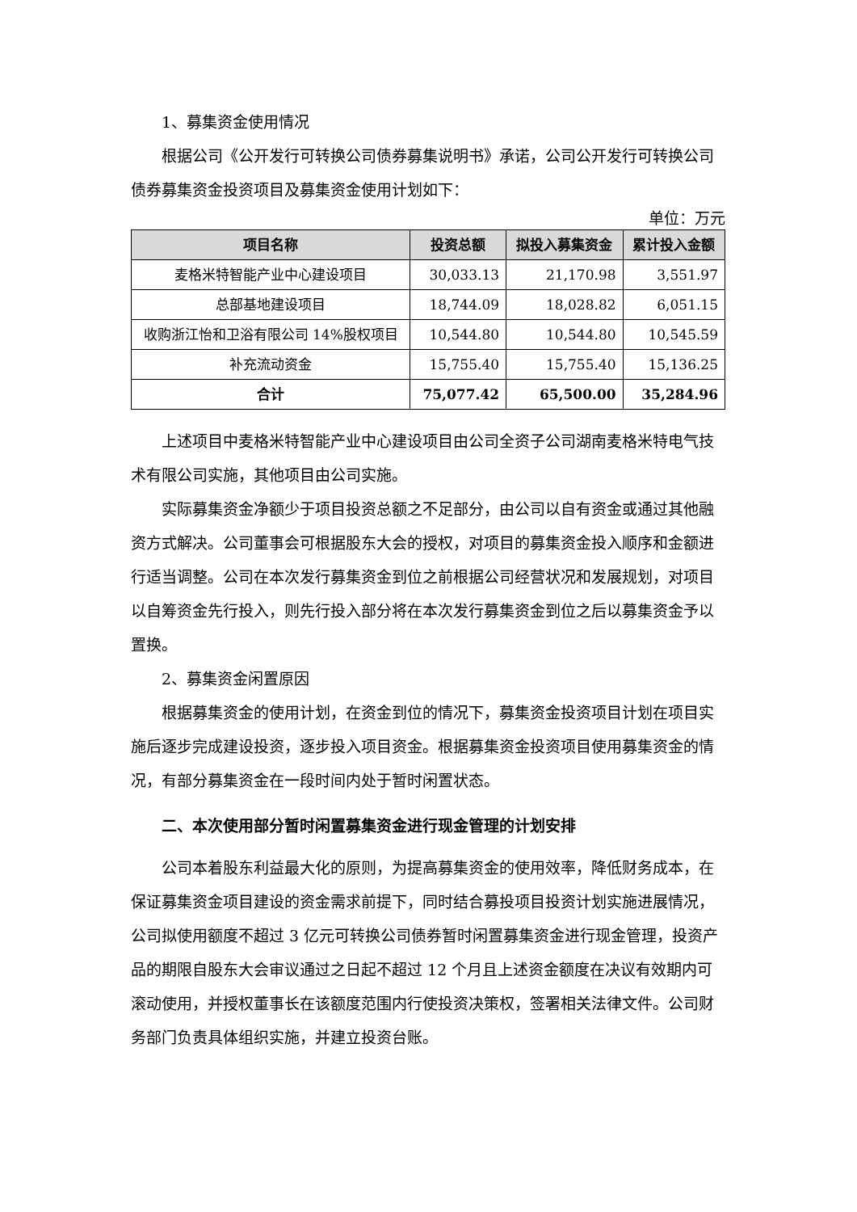1、募集资金使用情况
根据公司《公开发行可转换公司债券募集说明书》承诺，公司公开发行可转换公司债券募集资金投资项目及募集资金使用计划如下：
单位：万元
| 项目名称 | 投资总额 | 拟投入募集资金 | 累计投入金额 |
| --- | --- | --- | --- |
| 麦格米特智能产业中心建设项目 | 30,033.13 | 21,170.98 | 3,551.97 |
| 总部基地建设项目 | 18,744.09 | 18,028.82 | 6,051.15 |
| 收购浙江怡和卫浴有限公司 14%股权项目 | 10,544.80 | 10,544.80 | 10,545.59 |
| 补充流动资金 | 15,755.40 | 15,755.40 | 15,136.25 |
| 合计 | 75,077.42 | 65,500.00 | 35,284.96 |
上述项目中麦格米特智能产业中心建设项目由公司全资子公司湖南麦格米特电气技术有限公司实施，其他项目由公司实施。
实际募集资金净额少于项目投资总额之不足部分，由公司以自有资金或通过其他融资方式解决。公司董事会可根据股东大会的授权，对项目的募集资金投入顺序和金额进行适当调整。公司在本次发行募集资金到位之前根据公司经营状况和发展规划，对项目以自筹资金先行投入，则先行投入部分将在本次发行募集资金到位之后以募集资金予以置换。
2、募集资金闲置原因
根据募集资金的使用计划，在资金到位的情况下，募集资金投资项目计划在项目实施后逐步完成建设投资，逐步投入项目资金。根据募集资金投资项目使用募集资金的情况，有部分募集资金在一段时间内处于暂时闲置状态。
二、本次使用部分暂时闲置募集资金进行现金管理的计划安排
公司本着股东利益最大化的原则，为提高募集资金的使用效率，降低财务成本，在保证募集资金项目建设的资金需求前提下，同时结合募投项目投资计划实施进展情况，公司拟使用额度不超过 3 亿元可转换公司债券暂时闲置募集资金进行现金管理，投资产品的期限自股东大会审议通过之日起不超过 12 个月且上述资金额度在决议有效期内可滚动使用，并授权董事长在该额度范围内行使投资决策权，签署相关法律文件。公司财务部门负责具体组织实施，并建立投资台账。